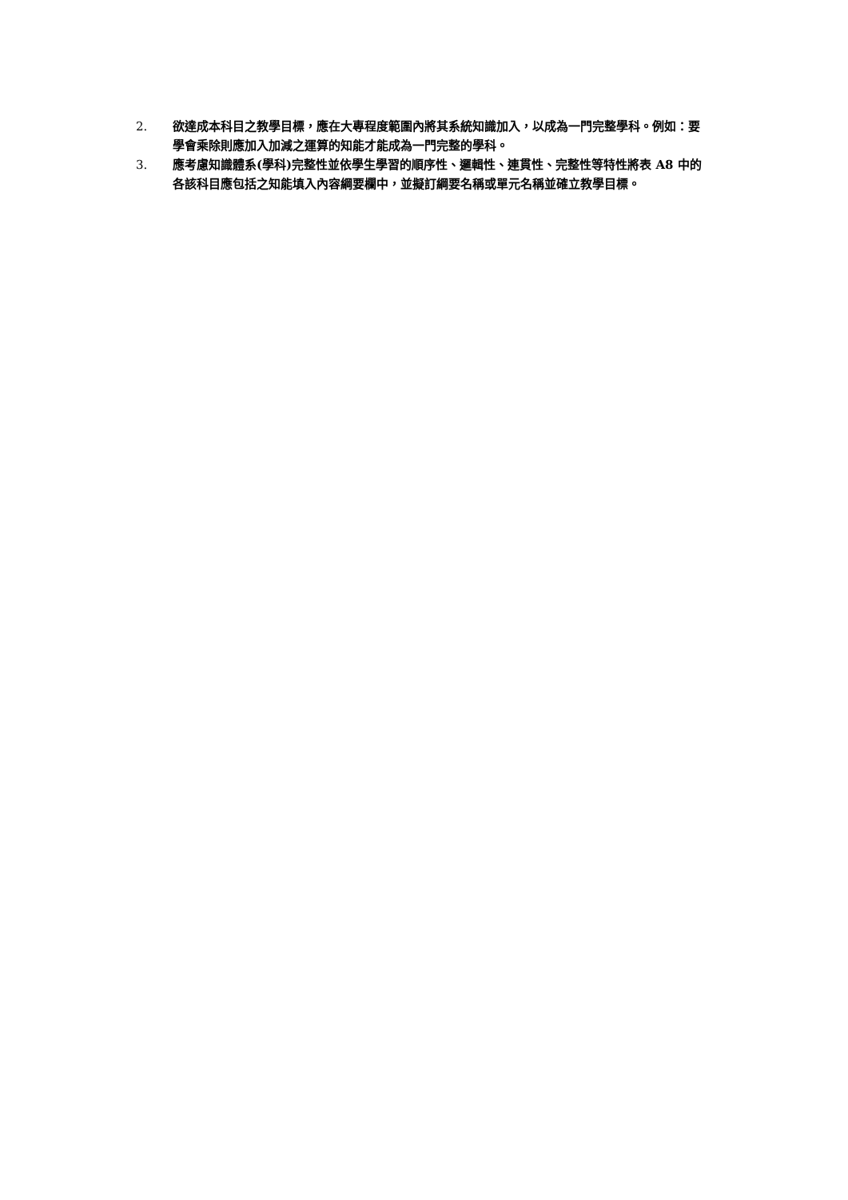2. 欲達成本科目之教學目標，應在大專程度範圍內將其系統知識加入，以成為一門完整學科。例如：要學會乘除則應加入加減之運算的知能才能成為一門完整的學科。
3. 應考慮知識體系(學科)完整性並依學生學習的順序性、邏輯性、連貫性、完整性等特性將表 A8 中的各該科目應包括之知能填入內容綱要欄中，並擬訂綱要名稱或單元名稱並確立教學目標。